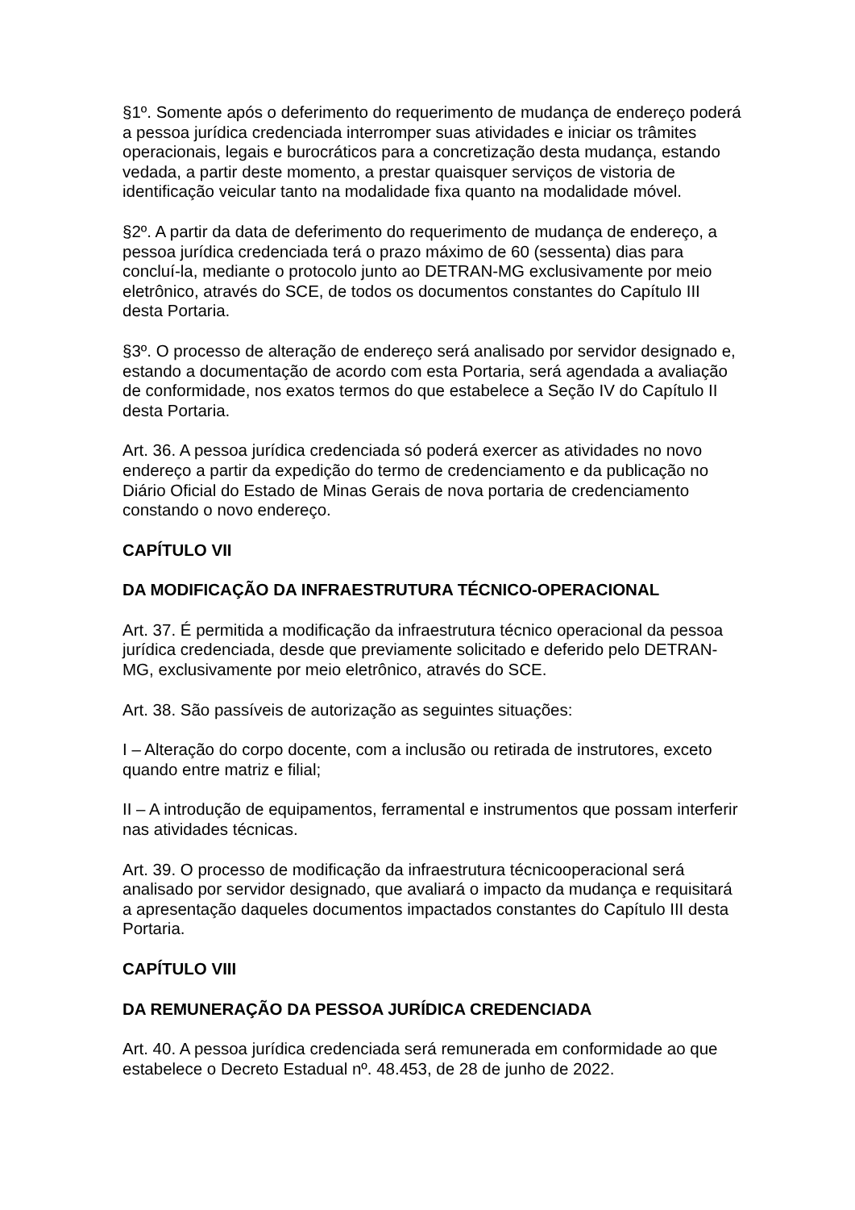§1º. Somente após o deferimento do requerimento de mudança de endereço poderá a pessoa jurídica credenciada interromper suas atividades e iniciar os trâmites operacionais, legais e burocráticos para a concretização desta mudança, estando vedada, a partir deste momento, a prestar quaisquer serviços de vistoria de identificação veicular tanto na modalidade fixa quanto na modalidade móvel.
§2º. A partir da data de deferimento do requerimento de mudança de endereço, a pessoa jurídica credenciada terá o prazo máximo de 60 (sessenta) dias para concluí-la, mediante o protocolo junto ao DETRAN-MG exclusivamente por meio eletrônico, através do SCE, de todos os documentos constantes do Capítulo III desta Portaria.
§3º. O processo de alteração de endereço será analisado por servidor designado e, estando a documentação de acordo com esta Portaria, será agendada a avaliação de conformidade, nos exatos termos do que estabelece a Seção IV do Capítulo II desta Portaria.
Art. 36. A pessoa jurídica credenciada só poderá exercer as atividades no novo endereço a partir da expedição do termo de credenciamento e da publicação no Diário Oficial do Estado de Minas Gerais de nova portaria de credenciamento constando o novo endereço.
CAPÍTULO VII
DA MODIFICAÇÃO DA INFRAESTRUTURA TÉCNICO-OPERACIONAL
Art. 37. É permitida a modificação da infraestrutura técnico operacional da pessoa jurídica credenciada, desde que previamente solicitado e deferido pelo DETRAN-MG, exclusivamente por meio eletrônico, através do SCE.
Art. 38. São passíveis de autorização as seguintes situações:
I – Alteração do corpo docente, com a inclusão ou retirada de instrutores, exceto quando entre matriz e filial;
II – A introdução de equipamentos, ferramental e instrumentos que possam interferir nas atividades técnicas.
Art. 39. O processo de modificação da infraestrutura técnicooperacional será analisado por servidor designado, que avaliará o impacto da mudança e requisitará a apresentação daqueles documentos impactados constantes do Capítulo III desta Portaria.
CAPÍTULO VIII
DA REMUNERAÇÃO DA PESSOA JURÍDICA CREDENCIADA
Art. 40. A pessoa jurídica credenciada será remunerada em conformidade ao que estabelece o Decreto Estadual nº. 48.453, de 28 de junho de 2022.